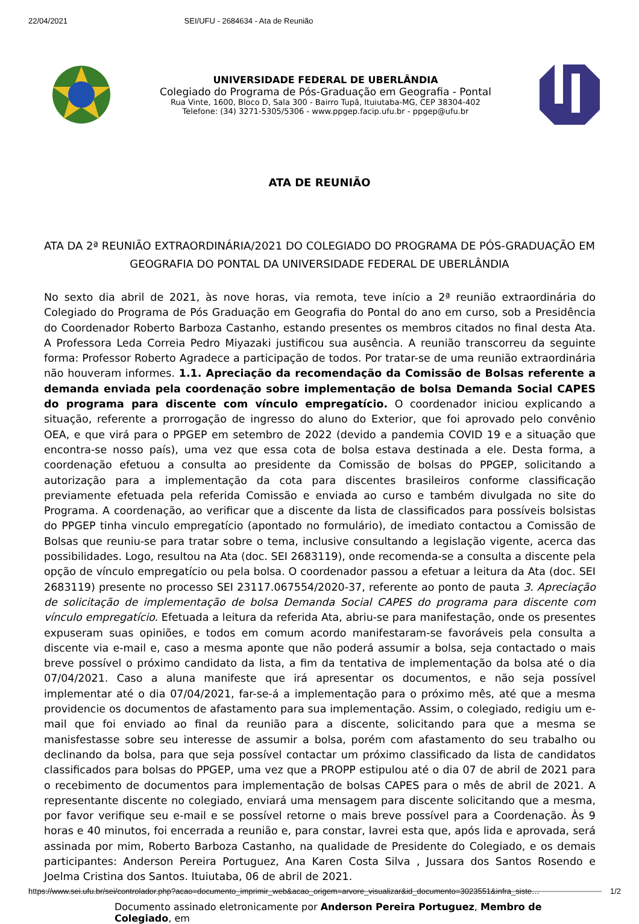22/04/2021 SEI/UFU - 2684634 - Ata de Reunião
UNIVERSIDADE FEDERAL DE UBERLÂNDIA
Colegiado do Programa de Pós-Graduação em Geografia - Pontal
Rua Vinte, 1600, Bloco D, Sala 300 - Bairro Tupã, Ituiutaba-MG, CEP 38304-402
Telefone: (34) 3271-5305/5306 - www.ppgep.facip.ufu.br - ppgep@ufu.br
ATA DE REUNIÃO
ATA DA 2ª REUNIÃO EXTRAORDINÁRIA/2021 DO COLEGIADO DO PROGRAMA DE PÓS-GRADUAÇÃO EM GEOGRAFIA DO PONTAL DA UNIVERSIDADE FEDERAL DE UBERLÂNDIA
No sexto dia abril de 2021, às nove horas, via remota, teve início a 2ª reunião extraordinária do Colegiado do Programa de Pós Graduação em Geografia do Pontal do ano em curso, sob a Presidência do Coordenador Roberto Barboza Castanho, estando presentes os membros citados no final desta Ata. A Professora Leda Correia Pedro Miyazaki justificou sua ausência. A reunião transcorreu da seguinte forma: Professor Roberto Agradece a participação de todos. Por tratar-se de uma reunião extraordinária não houveram informes. 1.1. Apreciação da recomendação da Comissão de Bolsas referente a demanda enviada pela coordenação sobre implementação de bolsa Demanda Social CAPES do programa para discente com vínculo empregatício. O coordenador iniciou explicando a situação, referente a prorrogação de ingresso do aluno do Exterior, que foi aprovado pelo convênio OEA, e que virá para o PPGEP em setembro de 2022 (devido a pandemia COVID 19 e a situação que encontra-se nosso país), uma vez que essa cota de bolsa estava destinada a ele. Desta forma, a coordenação efetuou a consulta ao presidente da Comissão de bolsas do PPGEP, solicitando a autorização para a implementação da cota para discentes brasileiros conforme classificação previamente efetuada pela referida Comissão e enviada ao curso e também divulgada no site do Programa. A coordenação, ao verificar que a discente da lista de classificados para possíveis bolsistas do PPGEP tinha vinculo empregatício (apontado no formulário), de imediato contactou a Comissão de Bolsas que reuniu-se para tratar sobre o tema, inclusive consultando a legislação vigente, acerca das possibilidades. Logo, resultou na Ata (doc. SEI 2683119), onde recomenda-se a consulta a discente pela opção de vínculo empregatício ou pela bolsa. O coordenador passou a efetuar a leitura da Ata (doc. SEI 2683119) presente no processo SEI 23117.067554/2020-37, referente ao ponto de pauta 3. Apreciação de solicitação de implementação de bolsa Demanda Social CAPES do programa para discente com vínculo empregatício. Efetuada a leitura da referida Ata, abriu-se para manifestação, onde os presentes expuseram suas opiniões, e todos em comum acordo manifestaram-se favoráveis pela consulta a discente via e-mail e, caso a mesma aponte que não poderá assumir a bolsa, seja contactado o mais breve possível o próximo candidato da lista, a fim da tentativa de implementação da bolsa até o dia 07/04/2021. Caso a aluna manifeste que irá apresentar os documentos, e não seja possível implementar até o dia 07/04/2021, far-se-á a implementação para o próximo mês, até que a mesma providencie os documentos de afastamento para sua implementação. Assim, o colegiado, redigiu um e-mail que foi enviado ao final da reunião para a discente, solicitando para que a mesma se manisfestasse sobre seu interesse de assumir a bolsa, porém com afastamento do seu trabalho ou declinando da bolsa, para que seja possível contactar um próximo classificado da lista de candidatos classificados para bolsas do PPGEP, uma vez que a PROPP estipulou até o dia 07 de abril de 2021 para o recebimento de documentos para implementação de bolsas CAPES para o mês de abril de 2021. A representante discente no colegiado, enviará uma mensagem para discente solicitando que a mesma, por favor verifique seu e-mail e se possível retorne o mais breve possível para a Coordenação. Às 9 horas e 40 minutos, foi encerrada a reunião e, para constar, lavrei esta que, após lida e aprovada, será assinada por mim, Roberto Barboza Castanho, na qualidade de Presidente do Colegiado, e os demais participantes: Anderson Pereira Portuguez, Ana Karen Costa Silva , Jussara dos Santos Rosendo e Joelma Cristina dos Santos. Ituiutaba, 06 de abril de 2021.
Documento assinado eletronicamente por Anderson Pereira Portuguez, Membro de Colegiado, em
https://www.sei.ufu.br/sei/controlador.php?acao=documento_imprimir_web&acao_origem=arvore_visualizar&id_documento=3023551&infra_siste… 1/2